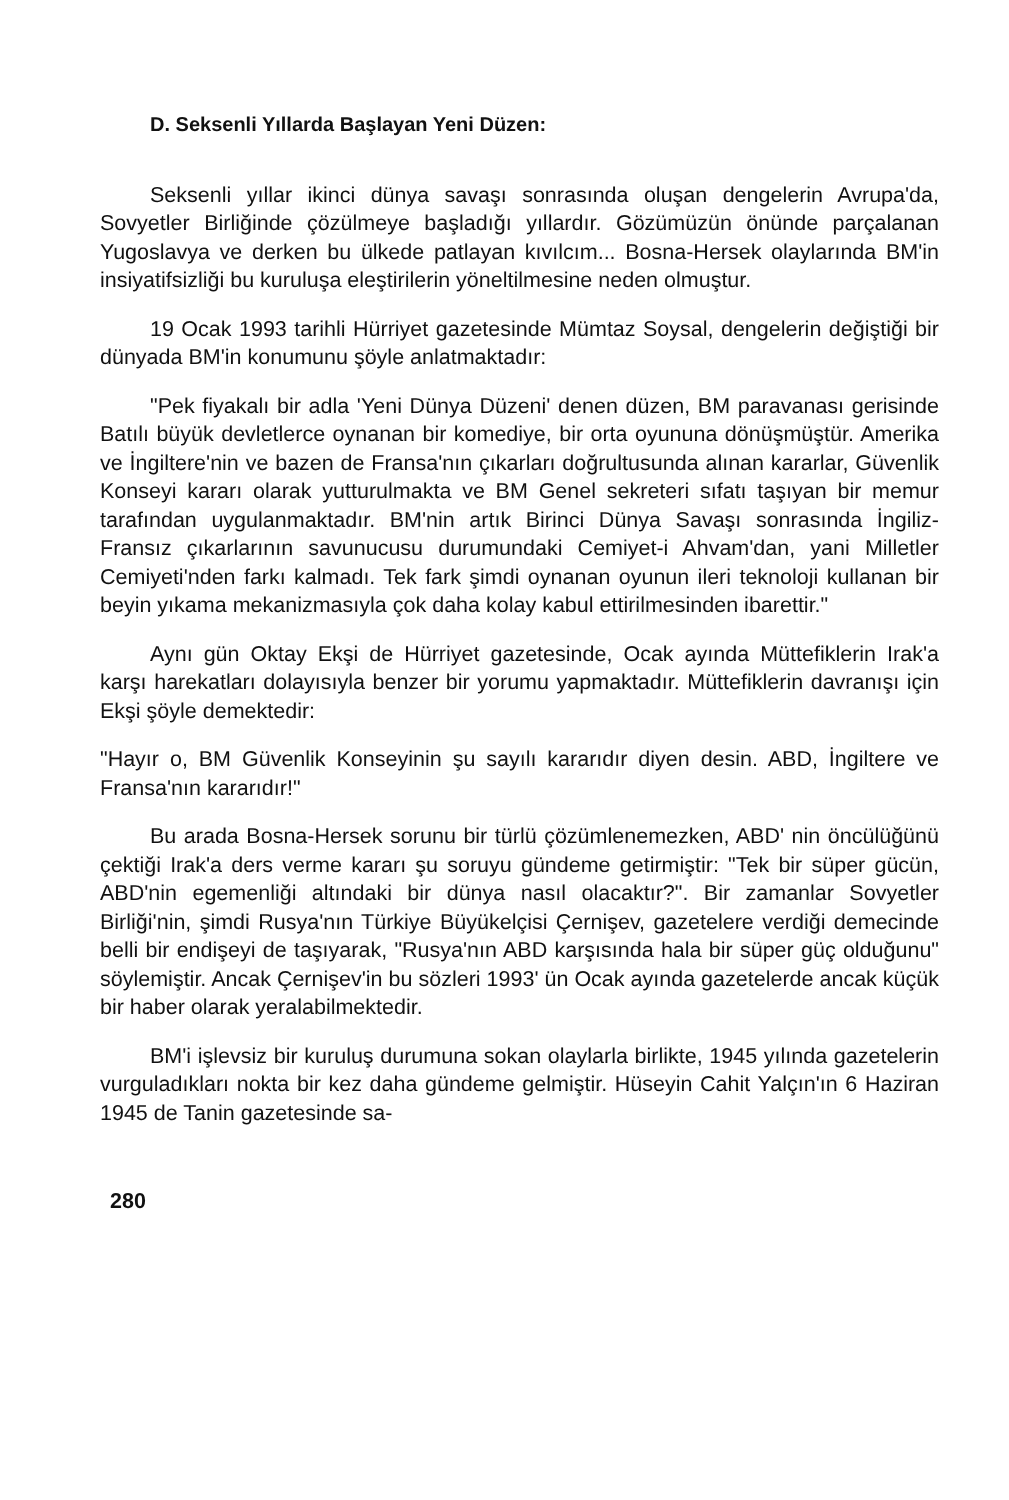D. Seksenli Yıllarda Başlayan Yeni Düzen:
Seksenli yıllar ikinci dünya savaşı sonrasında oluşan dengelerin Avrupa'da, Sovyetler Birliğinde çözülmeye başladığı yıllardır. Gözümüzün önünde parçalanan Yugoslavya ve derken bu ülkede patlayan kıvılcım... Bosna-Hersek olaylarında BM'in insiyatifsizliği bu kuruluşa eleştirilerin yöneltilmesine neden olmuştur.
19 Ocak 1993 tarihli Hürriyet gazetesinde Mümtaz Soysal, dengelerin değiştiği bir dünyada BM'in konumunu şöyle anlatmaktadır:
"Pek fiyakalı bir adla 'Yeni Dünya Düzeni' denen düzen, BM paravanası gerisinde Batılı büyük devletlerce oynanan bir komediye, bir orta oyununa dönüşmüştür. Amerika ve İngiltere'nin ve bazen de Fransa'nın çıkarları doğrultusunda alınan kararlar, Güvenlik Konseyi kararı olarak yutturulmakta ve BM Genel sekreteri sıfatı taşıyan bir memur tarafından uygulanmaktadır. BM'nin artık Birinci Dünya Savaşı sonrasında İngiliz-Fransız çıkarlarının savunucusu durumundaki Cemiyet-i Ahvam'dan, yani Milletler Cemiyeti'nden farkı kalmadı. Tek fark şimdi oynanan oyunun ileri teknoloji kullanan bir beyin yıkama mekanizmasıyla çok daha kolay kabul ettirilmesinden ibarettir."
Aynı gün Oktay Ekşi de Hürriyet gazetesinde, Ocak ayında Müttefiklerin Irak'a karşı harekatları dolayısıyla benzer bir yorumu yapmaktadır. Müttefiklerin davranışı için Ekşi şöyle demektedir:
"Hayır o, BM Güvenlik Konseyinin şu sayılı kararıdır diyen desin. ABD, İngiltere ve Fransa'nın kararıdır!"
Bu arada Bosna-Hersek sorunu bir türlü çözümlenemezken, ABD' nin öncülüğünü çektiği Irak'a ders verme kararı şu soruyu gündeme getirmiştir: "Tek bir süper gücün, ABD'nin egemenliği altındaki bir dünya nasıl olacaktır?". Bir zamanlar Sovyetler Birliği'nin, şimdi Rusya'nın Türkiye Büyükelçisi Çernişev, gazetelere verdiği demecinde belli bir endişeyi de taşıyarak, "Rusya'nın ABD karşısında hala bir süper güç olduğunu" söylemiştir. Ancak Çernişev'in bu sözleri 1993' ün Ocak ayında gazetelerde ancak küçük bir haber olarak yeralabilmektedir.
BM'i işlevsiz bir kuruluş durumuna sokan olaylarla birlikte, 1945 yılında gazetelerin vurguladıkları nokta bir kez daha gündeme gelmiştir. Hüseyin Cahit Yalçın'ın 6 Haziran 1945 de Tanin gazetesinde sa-
280